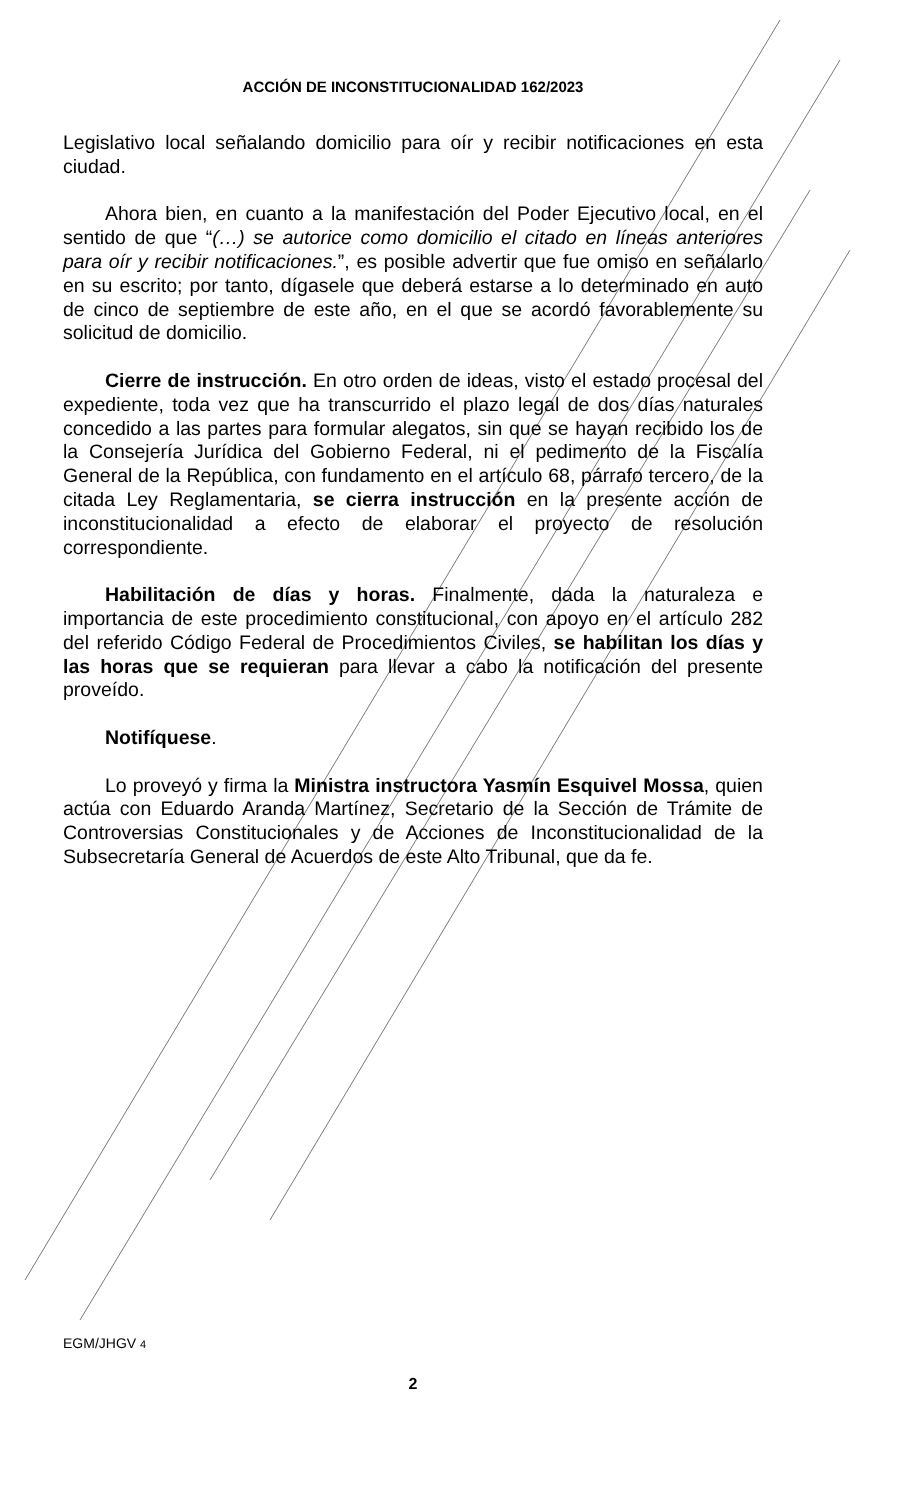ACCIÓN DE INCONSTITUCIONALIDAD 162/2023
Legislativo local señalando domicilio para oír y recibir notificaciones en esta ciudad.
Ahora bien, en cuanto a la manifestación del Poder Ejecutivo local, en el sentido de que “(…) se autorice como domicilio el citado en líneas anteriores para oír y recibir notificaciones.”, es posible advertir que fue omiso en señalarlo en su escrito; por tanto, dígasele que deberá estarse a lo determinado en auto de cinco de septiembre de este año, en el que se acordó favorablemente su solicitud de domicilio.
Cierre de instrucción. En otro orden de ideas, visto el estado procesal del expediente, toda vez que ha transcurrido el plazo legal de dos días naturales concedido a las partes para formular alegatos, sin que se hayan recibido los de la Consejería Jurídica del Gobierno Federal, ni el pedimento de la Fiscalía General de la República, con fundamento en el artículo 68, párrafo tercero, de la citada Ley Reglamentaria, se cierra instrucción en la presente acción de inconstitucionalidad a efecto de elaborar el proyecto de resolución correspondiente.
Habilitación de días y horas. Finalmente, dada la naturaleza e importancia de este procedimiento constitucional, con apoyo en el artículo 282 del referido Código Federal de Procedimientos Civiles, se habilitan los días y las horas que se requieran para llevar a cabo la notificación del presente proveído.
Notifíquese.
Lo proveyó y firma la Ministra instructora Yasmín Esquivel Mossa, quien actúa con Eduardo Aranda Martínez, Secretario de la Sección de Trámite de Controversias Constitucionales y de Acciones de Inconstitucionalidad de la Subsecretaría General de Acuerdos de este Alto Tribunal, que da fe.
EGM/JHGV 4
2